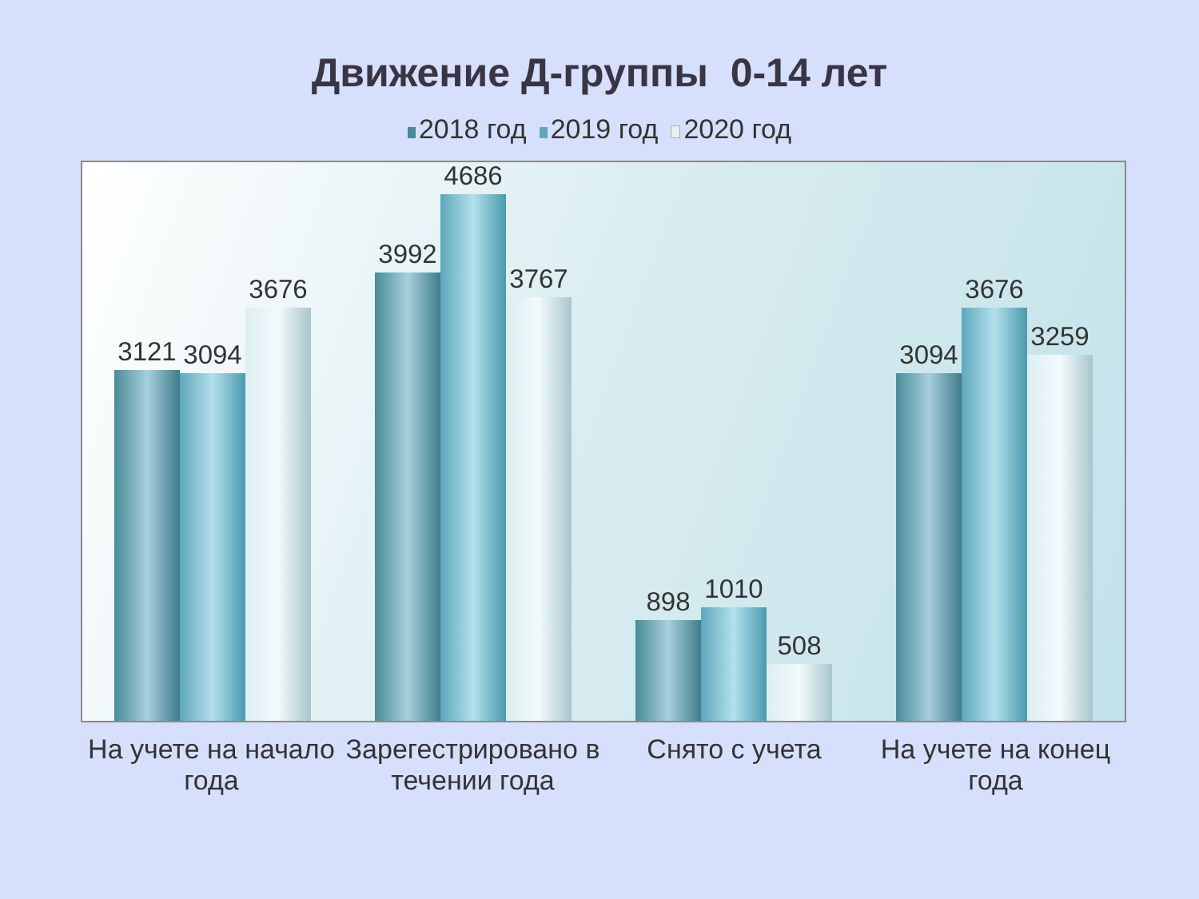Движение Д-группы 0-14 лет
2018 год 2019 год 2020 год
3121
3094
3676
3992
4686
3767
898
1010
508
3094
3676
3259
На учете на начало года
Зарегестрировано в течении года
Снято с учета На учете на конец года